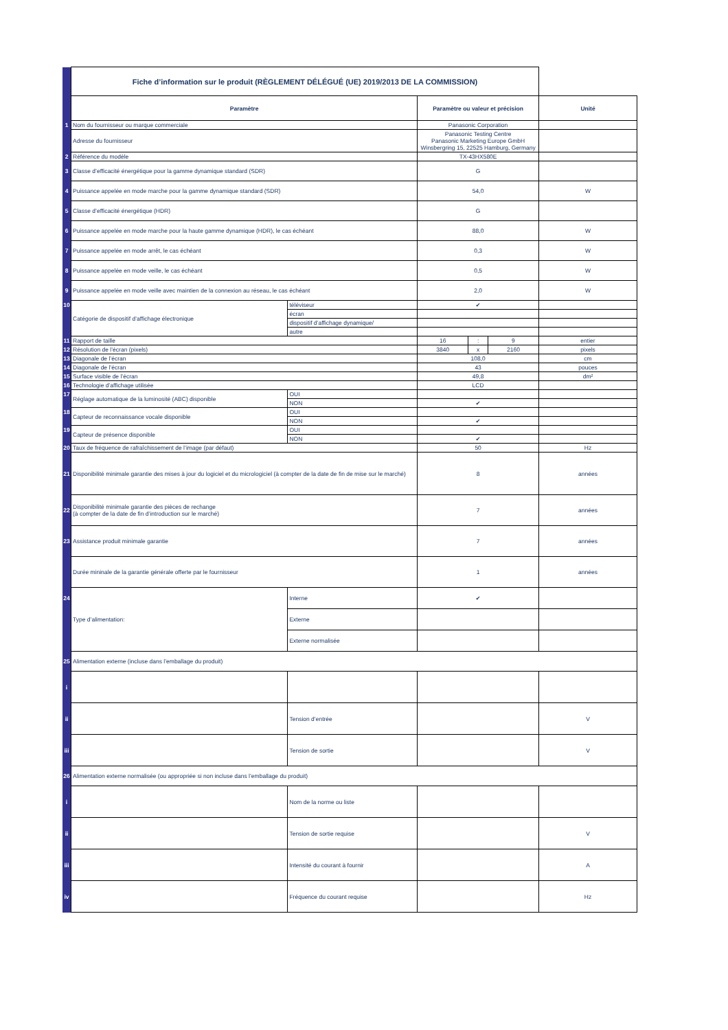| | Fiche d’information sur le produit (RÈGLEMENT DÉLÉGUÉ (UE) 2019/2013 DE LA COMMISSION) | | | | | |
| | Paramètre | | Paramètre ou valeur et précision | | | Unité |
| 1 | Nom du fournisseur ou marque commerciale | | Panasonic Corporation | | | |
| | Adresse du fournisseur | | Panasonic Testing Centre Panasonic Marketing Europe GmbH Winsbergring 15, 22525 Hamburg, Germany | | | |
| 2 | Référence du modèle | | TX-43HX580E | | | |
| 3 | Classe d’efficacité énergétique pour la gamme dynamique standard (SDR) | | G | | | |
| 4 | Puissance appelée en mode marche pour la gamme dynamique standard (SDR) | | 54,0 | | | W |
| 5 | Classe d’efficacité énergétique (HDR) | | G | | | |
| 6 | Puissance appelée en mode marche pour la haute gamme dynamique (HDR), le cas échéant | | 88,0 | | | W |
| 7 | Puissance appelée en mode arrêt, le cas échéant | | 0,3 | | | W |
| 8 | Puissance appelée en mode veille, le cas échéant | | 0,5 | | | W |
| 9 | Puissance appelée en mode veille avec maintien de la connexion au réseau, le cas échéant | | 2,0 | | | W |
| 10 | Catégorie de dispositif d’affichage électronique | téléviseur | ✔ | | | |
| | | écran | | | | |
| | | dispositif d’affichage dynamique/ | | | | |
| | | autre | | | | |
| 11 | Rapport de taille | | 16 | : | 9 | entier |
| 12 | Résolution de l’écran (pixels) | | 3840 | x | 2160 | pixels |
| 13 | Diagonale de l’écran | | 108,0 | | | cm |
| 14 | Diagonale de l’écran | | 43 | | | pouces |
| 15 | Surface visible de l’écran | | 49,8 | | | dm² |
| 16 | Technologie d’affichage utilisée | | LCD | | | |
| 17 | Réglage automatique de la luminosité (ABC) disponible | OUI | | | | |
| | | NON | ✔ | | | |
| 18 | Capteur de reconnaissance vocale disponible | OUI | | | | |
| | | NON | ✔ | | | |
| 19 | Capteur de présence disponible | OUI | | | | |
| | | NON | ✔ | | | |
| 20 | Taux de fréquence de rafraîchissement de l’image (par défaut) | | 50 | | | Hz |
| 21 | Disponibilité minimale garantie des mises à jour du logiciel et du micrologiciel (à compter de la date de fin de mise sur le marché) | | 8 | | | années |
| 22 | Disponibilité minimale garantie des pièces de rechange (à compter de la date de fin d’introduction sur le marché) | | 7 | | | années |
| 23 | Assistance produit minimale garantie | | 7 | | | années |
| | Durée mininale de la garantie générale offerte par le fournisseur | | 1 | | | années |
| 24 | Type d’alimentation: | Interne | ✔ | | | |
| | | Externe | | | | |
| | | Externe normalisée | | | | |
| 25 | Alimentation externe (incluse dans l’emballage du produit) | | | | | |
| i | | | | | | |
| ii | | Tension d’entrée | | | | V |
| iii | | Tension de sortie | | | | V |
| 26 | Alimentation externe normalisée (ou appropriée si non incluse dans l’emballage du produit) | | | | | |
| i | | Nom de la norme ou liste | | | | |
| ii | | Tension de sortie requise | | | | V |
| iii | | Intensité du courant à fournir | | | | A |
| iv | | Fréquence du courant requise | | | | Hz |